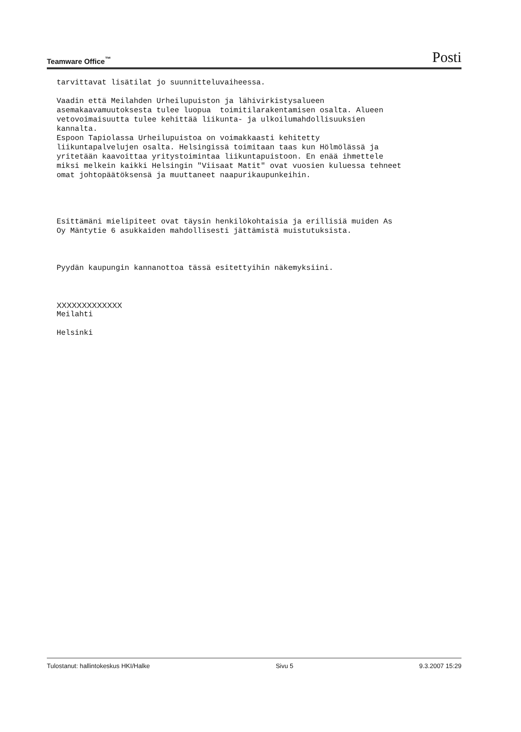Teamware Office<sup>™</sup> Posti
tarvittavat lisätilat jo suunnitteluvaiheessa.
Vaadin että Meilahden Urheilupuiston ja lähivirkistysalueen asemakaavamuutoksesta tulee luopua toimitilarakentamisen osalta. Alueen vetovoimaisuutta tulee kehittää liikunta- ja ulkoilumahdollisuuksien kannalta. Espoon Tapiolassa Urheilupuistoa on voimakkaasti kehitetty liikuntapalvelujen osalta. Helsingissä toimitaan taas kun Hölmölässä ja yritetään kaavoittaa yritystoimintaa liikuntapuistoon. En enää ihmettele miksi melkein kaikki Helsingin "Viisaat Matit" ovat vuosien kuluessa tehneet omat johtopäätöksensä ja muuttaneet naapurikaupunkeihin.
Esittämäni mielipiteet ovat täysin henkilökohtaisia ja erillisiä muiden As Oy Mäntytie 6 asukkaiden mahdollisesti jättämistä muistutuksista.
Pyydän kaupungin kannanottoa tässä esitettyihin näkemyksiini.
XXXXXXXXXXXXX
Meilahti
Helsinki
Tulostanut: hallintokeskus HKI/Halke Sivu 5 9.3.2007 15:29